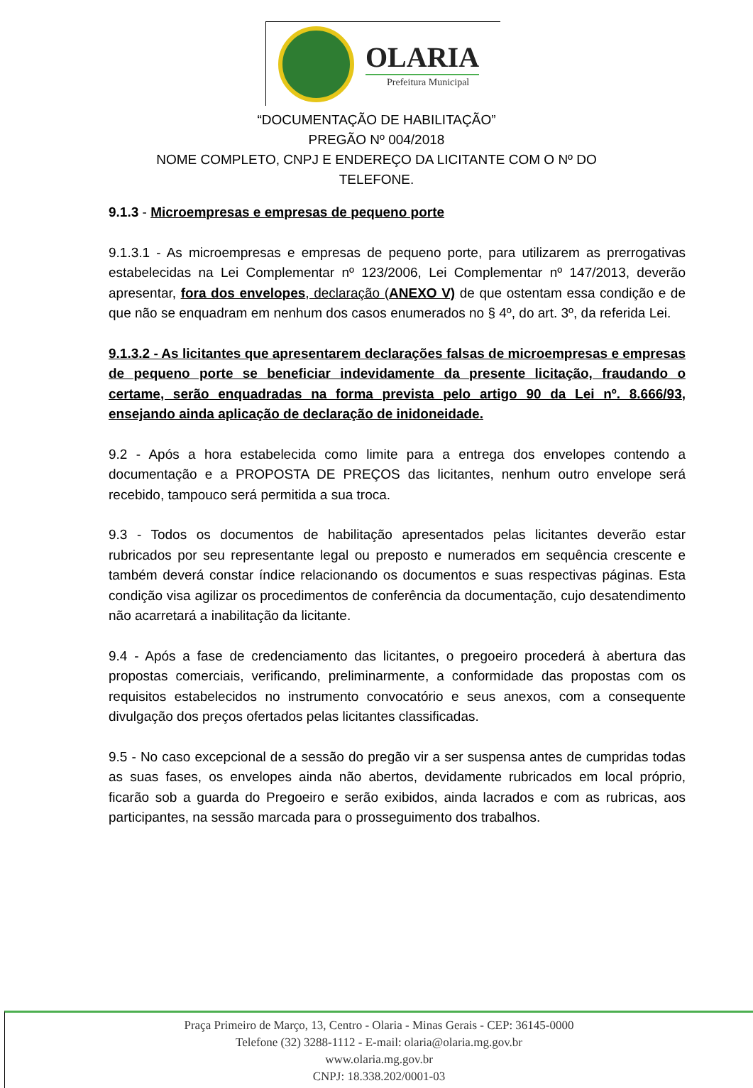OLARIA
Prefeitura Municipal
“DOCUMENTAÇÃO DE HABILITAÇÃO”
PREGÃO Nº 004/2018
NOME COMPLETO, CNPJ E ENDEREÇO DA LICITANTE COM O Nº DO
TELEFONE.
9.1.3 - Microempresas e empresas de pequeno porte
9.1.3.1 - As microempresas e empresas de pequeno porte, para utilizarem as prerrogativas estabelecidas na Lei Complementar nº 123/2006, Lei Complementar nº 147/2013, deverão apresentar, fora dos envelopes, declaração (ANEXO V) de que ostentam essa condição e de que não se enquadram em nenhum dos casos enumerados no § 4º, do art. 3º, da referida Lei.
9.1.3.2 - As licitantes que apresentarem declarações falsas de microempresas e empresas de pequeno porte se beneficiar indevidamente da presente licitação, fraudando o certame, serão enquadradas na forma prevista pelo artigo 90 da Lei nº. 8.666/93, ensejando ainda aplicação de declaração de inidoneidade.
9.2 - Após a hora estabelecida como limite para a entrega dos envelopes contendo a documentação e a PROPOSTA DE PREÇOS das licitantes, nenhum outro envelope será recebido, tampouco será permitida a sua troca.
9.3 - Todos os documentos de habilitação apresentados pelas licitantes deverão estar rubricados por seu representante legal ou preposto e numerados em sequência crescente e também deverá constar índice relacionando os documentos e suas respectivas páginas. Esta condição visa agilizar os procedimentos de conferência da documentação, cujo desatendimento não acarretará a inabilitação da licitante.
9.4 - Após a fase de credenciamento das licitantes, o pregoeiro procederá à abertura das propostas comerciais, verificando, preliminarmente, a conformidade das propostas com os requisitos estabelecidos no instrumento convocatório e seus anexos, com a consequente divulgação dos preços ofertados pelas licitantes classificadas.
9.5 - No caso excepcional de a sessão do pregão vir a ser suspensa antes de cumpridas todas as suas fases, os envelopes ainda não abertos, devidamente rubricados em local próprio, ficarão sob a guarda do Pregoeiro e serão exibidos, ainda lacrados e com as rubricas, aos participantes, na sessão marcada para o prosseguimento dos trabalhos.
Praça Primeiro de Março, 13, Centro - Olaria - Minas Gerais - CEP: 36145-0000
Telefone (32) 3288-1112 - E-mail: olaria@olaria.mg.gov.br
www.olaria.mg.gov.br
CNPJ: 18.338.202/0001-03